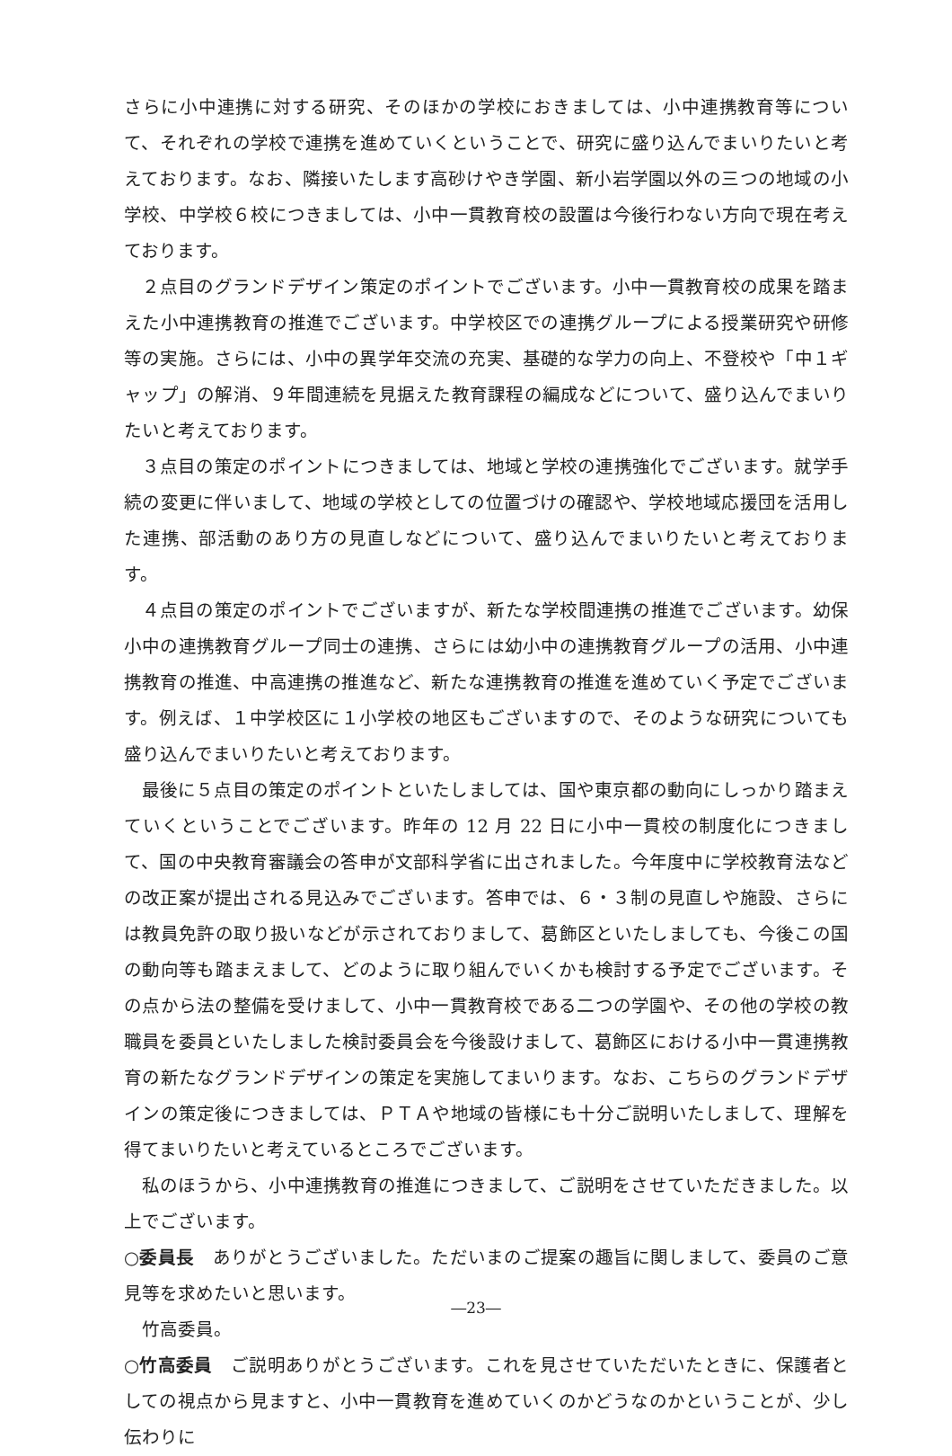さらに小中連携に対する研究、そのほかの学校におきましては、小中連携教育等について、それぞれの学校で連携を進めていくということで、研究に盛り込んでまいりたいと考えております。なお、隣接いたします高砂けやき学園、新小岩学園以外の三つの地域の小学校、中学校６校につきましては、小中一貫教育校の設置は今後行わない方向で現在考えております。
２点目のグランドデザイン策定のポイントでございます。小中一貫教育校の成果を踏まえた小中連携教育の推進でございます。中学校区での連携グループによる授業研究や研修等の実施。さらには、小中の異学年交流の充実、基礎的な学力の向上、不登校や「中１ギャップ」の解消、９年間連続を見据えた教育課程の編成などについて、盛り込んでまいりたいと考えております。
３点目の策定のポイントにつきましては、地域と学校の連携強化でございます。就学手続の変更に伴いまして、地域の学校としての位置づけの確認や、学校地域応援団を活用した連携、部活動のあり方の見直しなどについて、盛り込んでまいりたいと考えております。
４点目の策定のポイントでございますが、新たな学校間連携の推進でございます。幼保小中の連携教育グループ同士の連携、さらには幼小中の連携教育グループの活用、小中連携教育の推進、中高連携の推進など、新たな連携教育の推進を進めていく予定でございます。例えば、１中学校区に１小学校の地区もございますので、そのような研究についても盛り込んでまいりたいと考えております。
最後に５点目の策定のポイントといたしましては、国や東京都の動向にしっかり踏まえていくということでございます。昨年の 12 月 22 日に小中一貫校の制度化につきまして、国の中央教育審議会の答申が文部科学省に出されました。今年度中に学校教育法などの改正案が提出される見込みでございます。答申では、６・３制の見直しや施設、さらには教員免許の取り扱いなどが示されておりまして、葛飾区といたしましても、今後この国の動向等も踏まえまして、どのように取り組んでいくかも検討する予定でございます。その点から法の整備を受けまして、小中一貫教育校である二つの学園や、その他の学校の教職員を委員といたしました検討委員会を今後設けまして、葛飾区における小中一貫連携教育の新たなグランドデザインの策定を実施してまいります。なお、こちらのグランドデザインの策定後につきましては、ＰＴＡや地域の皆様にも十分ご説明いたしまして、理解を得てまいりたいと考えているところでございます。
私のほうから、小中連携教育の推進につきまして、ご説明をさせていただきました。以上でございます。
○委員長　ありがとうございました。ただいまのご提案の趣旨に関しまして、委員のご意見等を求めたいと思います。
竹高委員。
○竹高委員　ご説明ありがとうございます。これを見させていただいたときに、保護者としての視点から見ますと、小中一貫教育を進めていくのかどうなのかということが、少し伝わりに
―23―